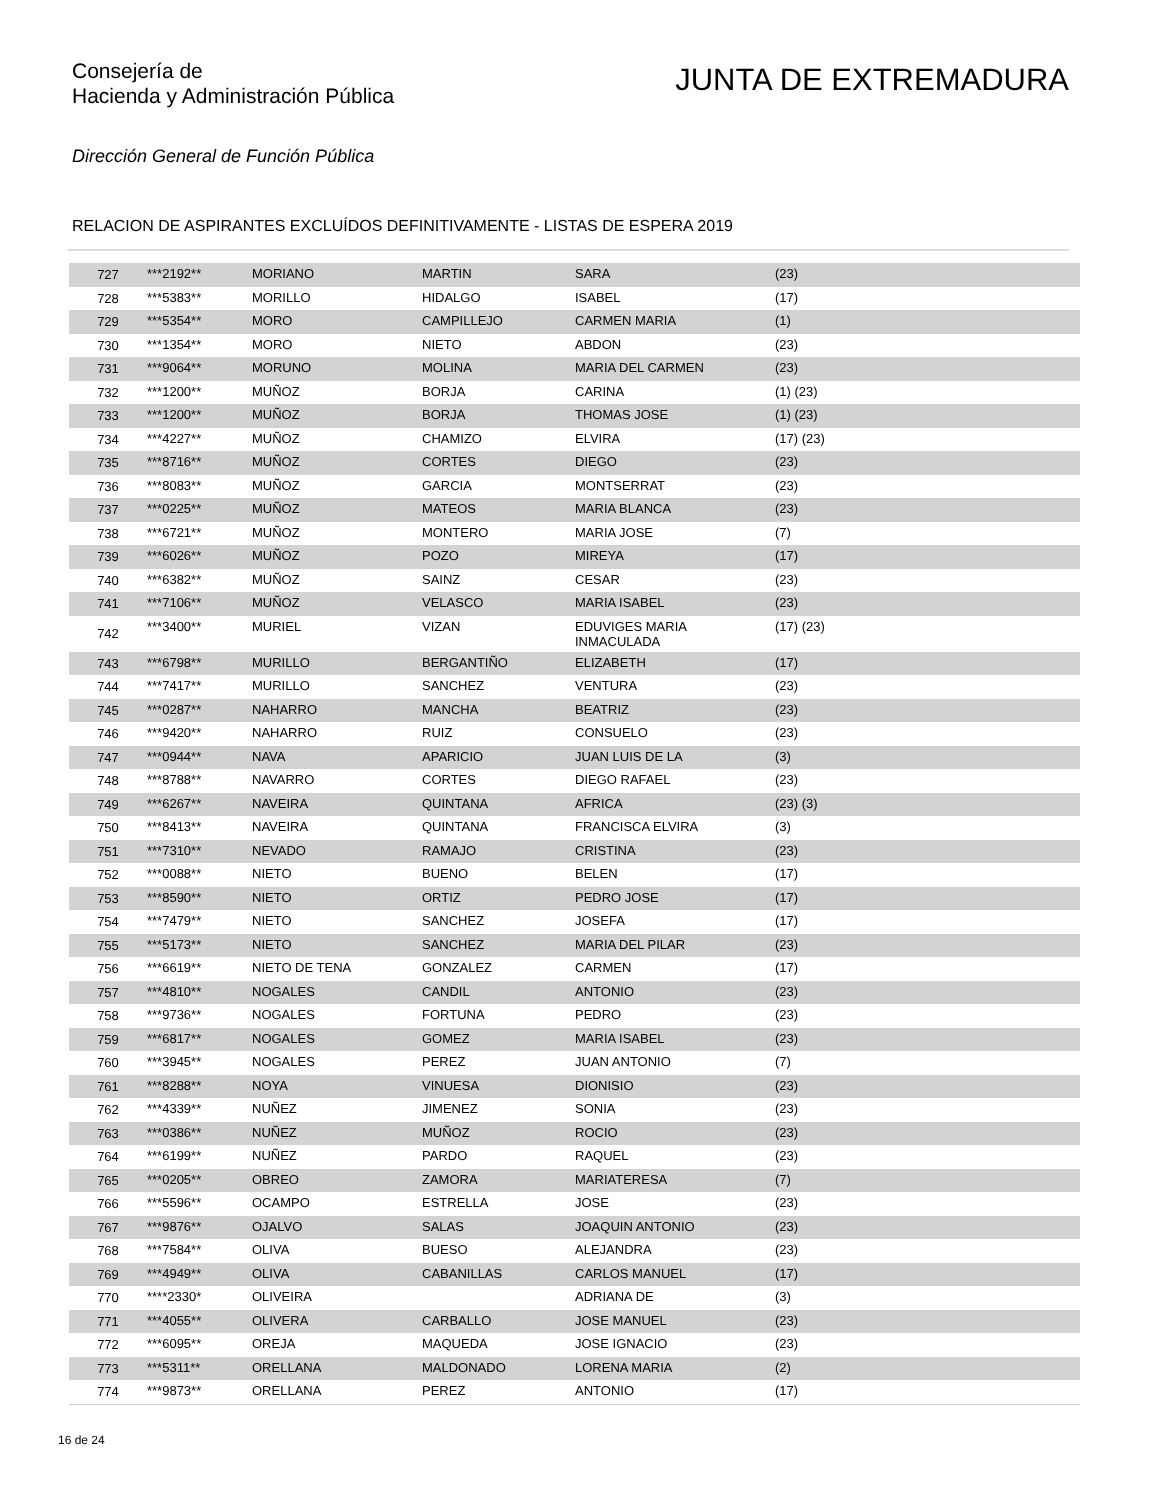Consejería de
Hacienda y Administración Pública
JUNTA DE EXTREMADURA
Dirección General de Función Pública
RELACION DE ASPIRANTES EXCLUÍDOS DEFINITIVAMENTE - LISTAS DE ESPERA 2019
| 727 | ***2192** | MORIANO | MARTIN | SARA | (23) |
| 728 | ***5383** | MORILLO | HIDALGO | ISABEL | (17) |
| 729 | ***5354** | MORO | CAMPILLEJO | CARMEN MARIA | (1) |
| 730 | ***1354** | MORO | NIETO | ABDON | (23) |
| 731 | ***9064** | MORUNO | MOLINA | MARIA DEL CARMEN | (23) |
| 732 | ***1200** | MUÑOZ | BORJA | CARINA | (1) (23) |
| 733 | ***1200** | MUÑOZ | BORJA | THOMAS JOSE | (1) (23) |
| 734 | ***4227** | MUÑOZ | CHAMIZO | ELVIRA | (17) (23) |
| 735 | ***8716** | MUÑOZ | CORTES | DIEGO | (23) |
| 736 | ***8083** | MUÑOZ | GARCIA | MONTSERRAT | (23) |
| 737 | ***0225** | MUÑOZ | MATEOS | MARIA BLANCA | (23) |
| 738 | ***6721** | MUÑOZ | MONTERO | MARIA JOSE | (7) |
| 739 | ***6026** | MUÑOZ | POZO | MIREYA | (17) |
| 740 | ***6382** | MUÑOZ | SAINZ | CESAR | (23) |
| 741 | ***7106** | MUÑOZ | VELASCO | MARIA ISABEL | (23) |
| 742 | ***3400** | MURIEL | VIZAN | EDUVIGES MARIA INMACULADA | (17) (23) |
| 743 | ***6798** | MURILLO | BERGANTIÑO | ELIZABETH | (17) |
| 744 | ***7417** | MURILLO | SANCHEZ | VENTURA | (23) |
| 745 | ***0287** | NAHARRO | MANCHA | BEATRIZ | (23) |
| 746 | ***9420** | NAHARRO | RUIZ | CONSUELO | (23) |
| 747 | ***0944** | NAVA | APARICIO | JUAN LUIS DE LA | (3) |
| 748 | ***8788** | NAVARRO | CORTES | DIEGO RAFAEL | (23) |
| 749 | ***6267** | NAVEIRA | QUINTANA | AFRICA | (23) (3) |
| 750 | ***8413** | NAVEIRA | QUINTANA | FRANCISCA ELVIRA | (3) |
| 751 | ***7310** | NEVADO | RAMAJO | CRISTINA | (23) |
| 752 | ***0088** | NIETO | BUENO | BELEN | (17) |
| 753 | ***8590** | NIETO | ORTIZ | PEDRO JOSE | (17) |
| 754 | ***7479** | NIETO | SANCHEZ | JOSEFA | (17) |
| 755 | ***5173** | NIETO | SANCHEZ | MARIA DEL PILAR | (23) |
| 756 | ***6619** | NIETO DE TENA | GONZALEZ | CARMEN | (17) |
| 757 | ***4810** | NOGALES | CANDIL | ANTONIO | (23) |
| 758 | ***9736** | NOGALES | FORTUNA | PEDRO | (23) |
| 759 | ***6817** | NOGALES | GOMEZ | MARIA ISABEL | (23) |
| 760 | ***3945** | NOGALES | PEREZ | JUAN ANTONIO | (7) |
| 761 | ***8288** | NOYA | VINUESA | DIONISIO | (23) |
| 762 | ***4339** | NUÑEZ | JIMENEZ | SONIA | (23) |
| 763 | ***0386** | NUÑEZ | MUÑOZ | ROCIO | (23) |
| 764 | ***6199** | NUÑEZ | PARDO | RAQUEL | (23) |
| 765 | ***0205** | OBREO | ZAMORA | MARIATERESA | (7) |
| 766 | ***5596** | OCAMPO | ESTRELLA | JOSE | (23) |
| 767 | ***9876** | OJALVO | SALAS | JOAQUIN ANTONIO | (23) |
| 768 | ***7584** | OLIVA | BUESO | ALEJANDRA | (23) |
| 769 | ***4949** | OLIVA | CABANILLAS | CARLOS MANUEL | (17) |
| 770 | ****2330* | OLIVEIRA | | ADRIANA DE | (3) |
| 771 | ***4055** | OLIVERA | CARBALLO | JOSE MANUEL | (23) |
| 772 | ***6095** | OREJA | MAQUEDA | JOSE IGNACIO | (23) |
| 773 | ***5311** | ORELLANA | MALDONADO | LORENA MARIA | (2) |
| 774 | ***9873** | ORELLANA | PEREZ | ANTONIO | (17) |
16 de 24